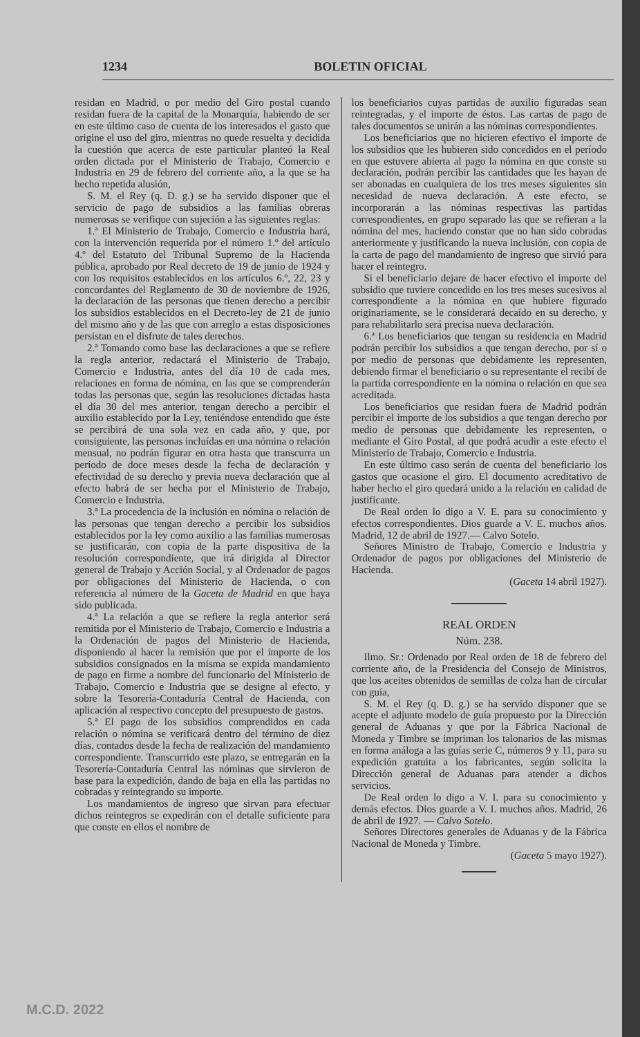1234 BOLETIN OFICIAL
residan en Madrid, o por medio del Giro postal cuando residan fuera de la capital de la Monarquía, habiendo de ser en este último caso de cuenta de los interesados el gasto que origine el uso del giro, mientras no quede resuelta y decidida la cuestión que acerca de este particular planteó la Real orden dictada por el Ministerio de Trabajo, Comercio e Industria en 29 de febrero del corriente año, a la que se ha hecho repetida alusión,
S. M. el Rey (q. D. g.) se ha servido disponer que el servicio de pago de subsidios a las familias obreras numerosas se verifique con sujeción a las siguientes reglas:
1.ª El Ministerio de Trabajo, Comercio e Industria hará, con la intervención requerida por el número 1.º del artículo 4.º del Estatuto del Tribunal Supremo de la Hacienda pública, aprobado por Real decreto de 19 de junio de 1924 y con los requisitos establecidos en los artículos 6.º, 22, 23 y concordantes del Reglamento de 30 de noviembre de 1926, la declaración de las personas que tienen derecho a percibir los subsidios establecidos en el Decreto-ley de 21 de junio del mismo año y de las que con arreglo a estas disposiciones persistan en el disfrute de tales derechos.
2.ª Tomando como base las declaraciones a que se refiere la regla anterior, redactará el Ministerio de Trabajo, Comercio e Industria, antes del día 10 de cada mes, relaciones en forma de nómina, en las que se comprenderán todas las personas que, según las resoluciones dictadas hasta el día 30 del mes anterior, tengan derecho a percibir el auxilio establecido por la Ley, teniéndose entendido que éste se percibirá de una sola vez en cada año, y que, por consiguiente, las personas incluídas en una nómina o relación mensual, no podrán figurar en otra hasta que transcurra un período de doce meses desde la fecha de declaración y efectividad de su derecho y previa nueva declaración que al efecto habrá de ser hecha por el Ministerio de Trabajo, Comercio e Industria.
3.ª La procedencia de la inclusión en nómina o relación de las personas que tengan derecho a percibir los subsidios establecidos por la ley como auxilio a las familias numerosas se justificarán, con copia de la parte dispositiva de la resolución correspondiente, que irá dirigida al Director general de Trabajo y Acción Social, y al Ordenador de pagos por obligaciones del Ministerio de Hacienda, o con referencia al número de la Gaceta de Madrid en que haya sido publicada.
4.ª La relación a que se refiere la regla anterior será remitida por el Ministerio de Trabajo, Comercio e Industria a la Ordenación de pagos del Ministerio de Hacienda, disponiendo al hacer la remisión que por el importe de los subsidios consignados en la misma se expida mandamiento de pago en firme a nombre del funcionario del Ministerio de Trabajo, Comercio e Industria que se designe al efecto, y sobre la Tesorería-Contaduría Central de Hacienda, con aplicación al respectivo concepto del presupuesto de gastos.
5.ª El pago de los subsidios comprendidos en cada relación o nómina se verificará dentro del término de diez días, contados desde la fecha de realización del mandamiento correspondiente. Transcurrido este plazo, se entregarán en la Tesorería-Contaduría Central las nóminas que sirvieron de base para la expedición, dando de baja en ella las partidas no cobradas y reintegrando su importe.
Los mandamientos de ingreso que sirvan para efectuar dichos reintegros se expedirán con el detalle suficiente para que conste en ellos el nombre de
los beneficiarios cuyas partidas de auxilio figuradas sean reintegradas, y el importe de éstos. Las cartas de pago de tales documentos se unirán a las nóminas correspondientes.
Los beneficiarios que no hicieren efectivo el importe de los subsidios que les hubieren sido concedidos en el período en que estuvere abierta al pago la nómina en que conste su declaración, podrán percibir las cantidades que les hayan de ser abonadas en cualquiera de los tres meses siguientes sin necesidad de nueva declaración. A este efecto, se incorporarán a las nóminas respectivas las partidas correspondientes, en grupo separado las que se refieran a la nómina del mes, haciendo constar que no han sido cobradas anteriormente y justificando la nueva inclusión, con copia de la carta de pago del mandamiento de ingreso que sirvió para hacer el reintegro.
Si el beneficiario dejare de hacer efectivo el importe del subsidio que tuviere concedido en los tres meses sucesivos al correspondiente a la nómina en que hubiere figurado originariamente, se le considerará decaído en su derecho, y para rehabilitarlo será precisa nueva declaración.
6.ª Los beneficiarios que tengan su residencia en Madrid podrán percibir los subsidios a que tengan derecho, por sí o por medio de personas que debidamente les representen, debiendo firmar el beneficiario o su representante el recibí de la partida correspondiente en la nómina o relación en que sea acreditada.
Los beneficiarios que residan fuera de Madrid podrán percibir el importe de los subsidios a que tengan derecho por medio de personas que debidamente les representen, o mediante el Giro Postal, al que podrá acudir a este efecto el Ministerio de Trabajo, Comercio e Industria.
En este último caso serán de cuenta del beneficiario los gastos que ocasione el giro. El documento acreditativo de haber hecho el giro quedará unido a la relación en calidad de justificante.
De Real orden lo digo a V. E. para su conocimiento y efectos correspondientes. Dios guarde a V. E. muchos años. Madrid, 12 de abril de 1927.— Calvo Sotelo.
Señores Ministro de Trabajo, Comercio e Industria y Ordenador de pagos por obligaciones del Ministerio de Hacienda.
(Gaceta 14 abril 1927).
REAL ORDEN
Núm. 238.
Ilmo. Sr.: Ordenado por Real orden de 18 de febrero del corriente año, de la Presidencia del Consejo de Ministros, que los aceites obtenidos de semillas de colza han de circular con guía,
S. M. el Rey (q. D. g.) se ha servido disponer que se acepte el adjunto modelo de guía propuesto por la Dirección general de Aduanas y que por la Fábrica Nacional de Moneda y Timbre se impriman los talonarios de las mismas en forma análoga a las guías serie C, números 9 y 11, para su expedición gratuita a los fabricantes, según solicita la Dirección general de Aduanas para atender a dichos servicios.
De Real orden lo digo a V. I. para su conocimiento y demás efectos. Dios guarde a V. I. muchos años. Madrid, 26 de abril de 1927. — Calvo Sotelo.
Señores Directores generales de Aduanas y de la Fábrica Nacional de Moneda y Timbre.
(Gaceta 5 mayo 1927).
M.C.D. 2022